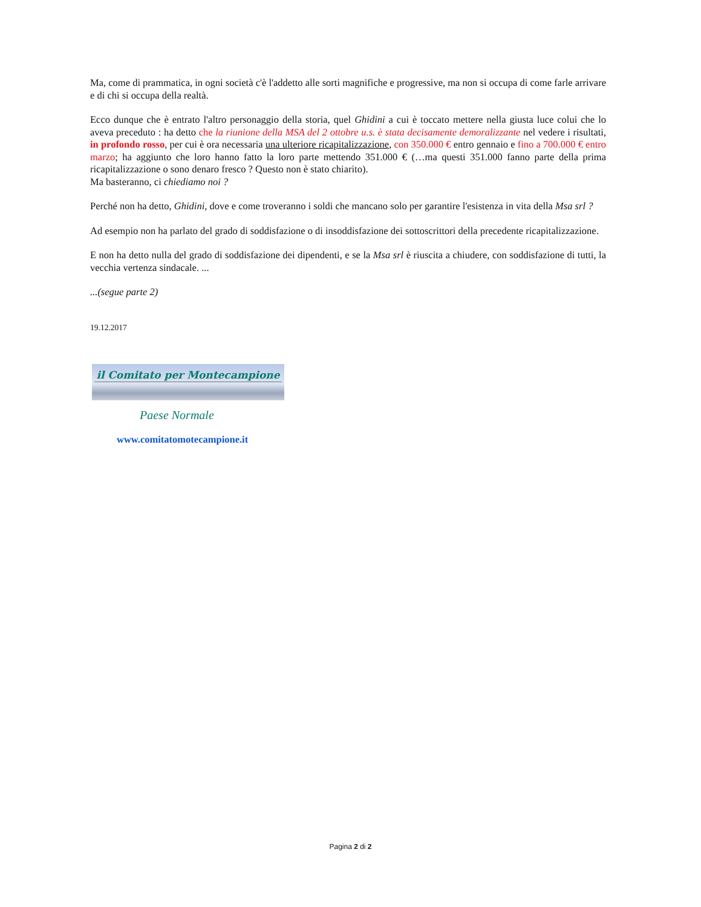Ma, come di prammatica, in ogni società c'è l'addetto alle sorti magnifiche e progressive, ma non si occupa di come farle arrivare e di chi si occupa della realtà.
Ecco dunque che è entrato l'altro personaggio della storia, quel Ghidini a cui è toccato mettere nella giusta luce colui che lo aveva preceduto : ha detto che la riunione della MSA del 2 ottobre u.s. è stata decisamente demoralizzante nel vedere i risultati, in profondo rosso, per cui è ora necessaria una ulteriore ricapitalizzazione, con 350.000 € entro gennaio e fino a 700.000 € entro marzo; ha aggiunto che loro hanno fatto la loro parte mettendo 351.000 € (…ma questi 351.000 fanno parte della prima ricapitalizzazione o sono denaro fresco ? Questo non è stato chiarito).
Ma basteranno, ci chiediamo noi ?
Perché non ha detto, Ghidini, dove e come troveranno i soldi che mancano solo per garantire l'esistenza in vita della Msa srl ?
Ad esempio non ha parlato del grado di soddisfazione o di insoddisfazione dei sottoscrittori della precedente ricapitalizzazione.
E non ha detto nulla del grado di soddisfazione dei dipendenti, e se la Msa srl è riuscita a chiudere, con soddisfazione di tutti, la vecchia vertenza sindacale. ...
...(segue parte 2)
19.12.2017
il Comitato per Montecampione
Paese Normale
www.comitatomotecampione.it
Pagina 2 di 2